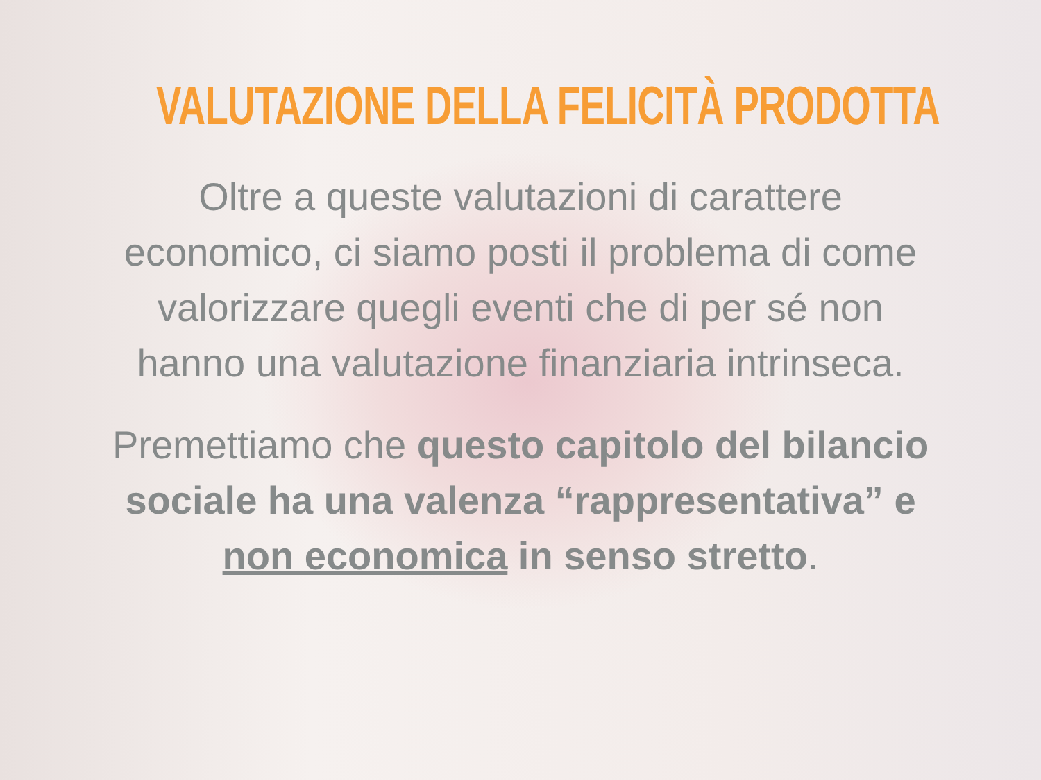VALUTAZIONE DELLA FELICITÀ PRODOTTA
Oltre a queste valutazioni di carattere economico, ci siamo posti il problema di come valorizzare quegli eventi che di per sé non hanno una valutazione finanziaria intrinseca.
Premettiamo che questo capitolo del bilancio sociale ha una valenza “rappresentativa” e non economica in senso stretto.